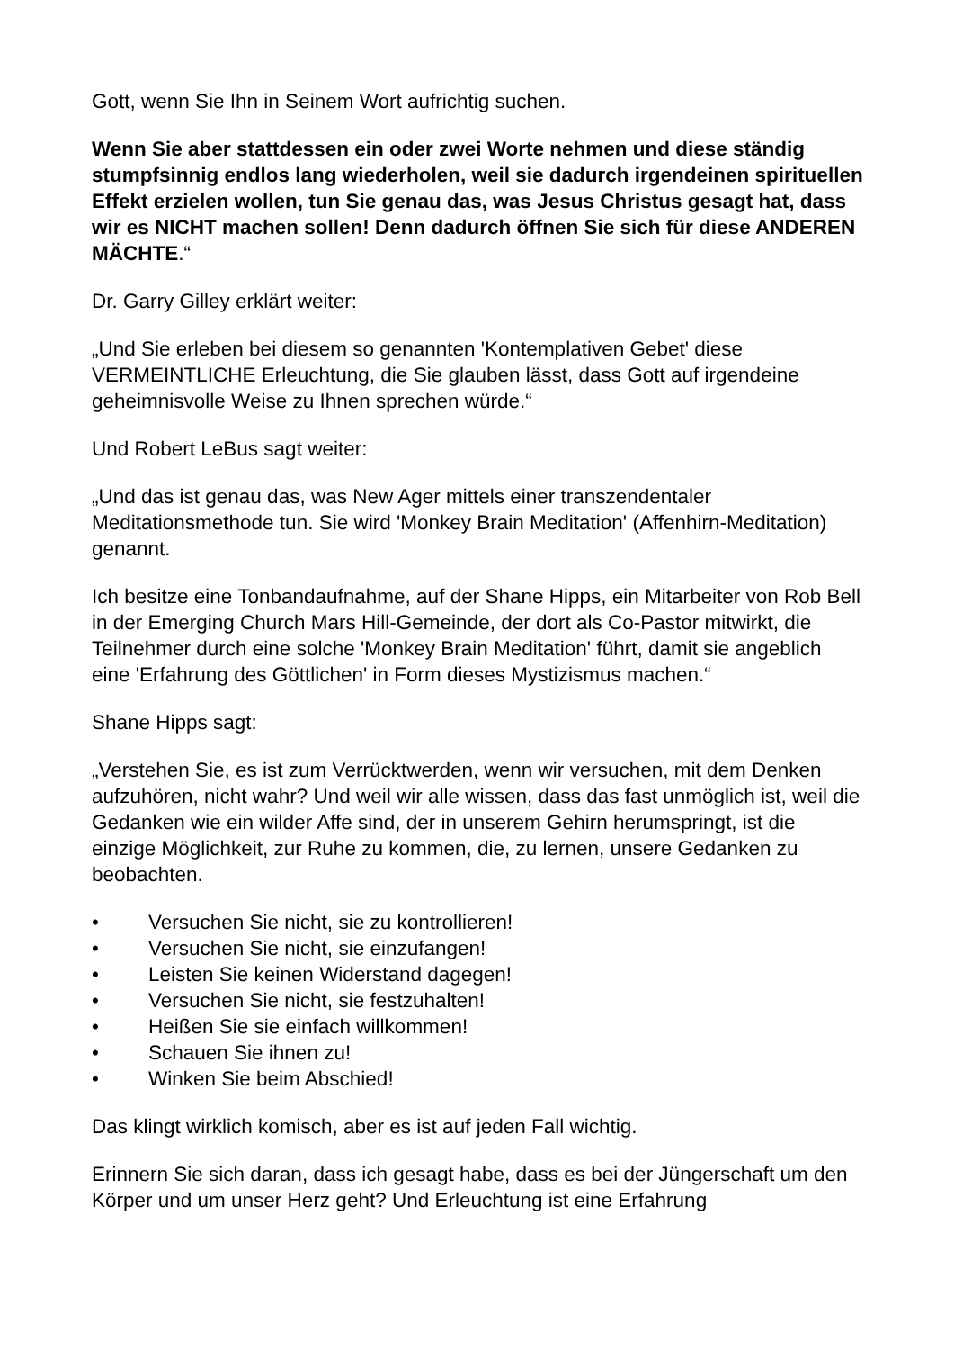Gott, wenn Sie Ihn in Seinem Wort aufrichtig suchen.
Wenn Sie aber stattdessen ein oder zwei Worte nehmen und diese ständig stumpfsinnig endlos lang wiederholen, weil sie dadurch irgendeinen spirituellen Effekt erzielen wollen, tun Sie genau das, was Jesus Christus gesagt hat, dass wir es NICHT machen sollen! Denn dadurch öffnen Sie sich für diese ANDEREN MÄCHTE.“
Dr. Garry Gilley erklärt weiter:
„Und Sie erleben bei diesem so genannten 'Kontemplativen Gebet' diese VERMEINTLICHE Erleuchtung, die Sie glauben lässt, dass Gott auf irgendeine geheimnisvolle Weise zu Ihnen sprechen würde.“
Und Robert LeBus sagt weiter:
„Und das ist genau das, was New Ager mittels einer transzendentaler Meditationsmethode tun. Sie wird 'Monkey Brain Meditation' (Affenhirn-Meditation) genannt.
Ich besitze eine Tonbandaufnahme, auf der Shane Hipps, ein Mitarbeiter von Rob Bell in der Emerging Church Mars Hill-Gemeinde, der dort als Co-Pastor mitwirkt, die Teilnehmer durch eine solche 'Monkey Brain Meditation' führt, damit sie angeblich eine 'Erfahrung des Göttlichen' in Form dieses Mystizismus machen.“
Shane Hipps sagt:
„Verstehen Sie, es ist zum Verrücktwerden, wenn wir versuchen, mit dem Denken aufzuhören, nicht wahr? Und weil wir alle wissen, dass das fast unmöglich ist, weil die Gedanken wie ein wilder Affe sind, der in unserem Gehirn herumspringt, ist die einzige Möglichkeit, zur Ruhe zu kommen, die, zu lernen, unsere Gedanken zu beobachten.
• Versuchen Sie nicht, sie zu kontrollieren!
• Versuchen Sie nicht, sie einzufangen!
• Leisten Sie keinen Widerstand dagegen!
• Versuchen Sie nicht, sie festzuhalten!
• Heißen Sie sie einfach willkommen!
• Schauen Sie ihnen zu!
• Winken Sie beim Abschied!
Das klingt wirklich komisch, aber es ist auf jeden Fall wichtig.
Erinnern Sie sich daran, dass ich gesagt habe, dass es bei der Jüngerschaft um den Körper und um unser Herz geht? Und Erleuchtung ist eine Erfahrung